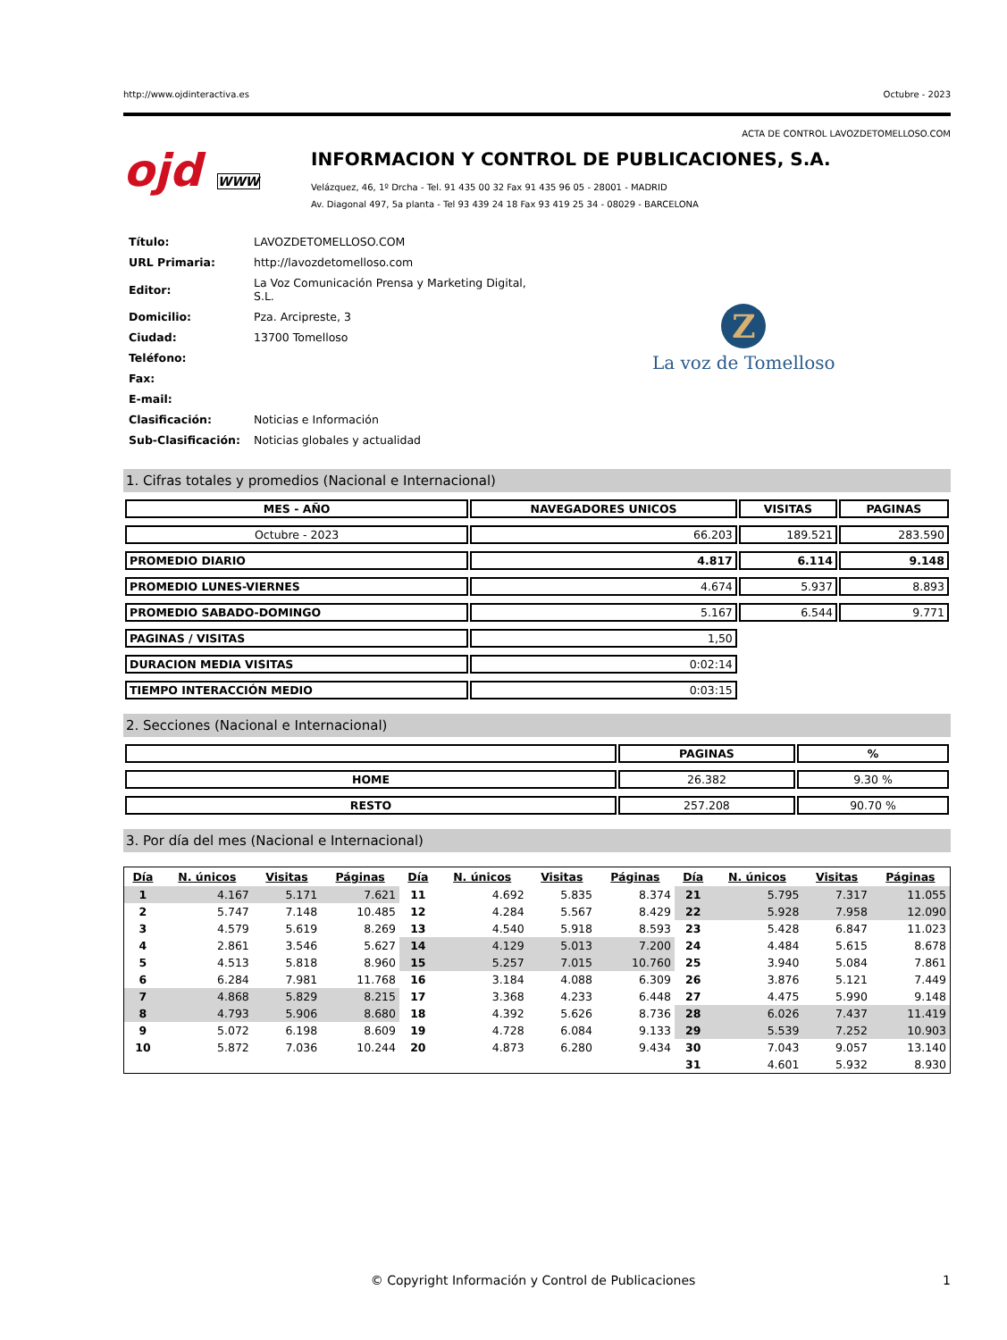http://www.ojdinteractiva.es Octubre - 2023
ACTA DE CONTROL LAVOZDETOMELLOSO.COM
ojd WWW
INFORMACION Y CONTROL DE PUBLICACIONES, S.A.
Velázquez, 46, 1º Drcha - Tel. 91 435 00 32 Fax 91 435 96 05 - 28001 - MADRID
Av. Diagonal 497, 5a planta - Tel 93 439 24 18 Fax 93 419 25 34 - 08029 - BARCELONA
| Título: | LAVOZDETOMELLOSO.COM |
| URL Primaria: | http://lavozdetomelloso.com |
| Editor: | La Voz Comunicación Prensa y Marketing Digital, S.L. |
| Domicilio: | Pza. Arcipreste, 3 |
| Ciudad: | 13700 Tomelloso |
| Teléfono: | |
| Fax: | |
| E-mail: | |
| Clasificación: | Noticias e Información |
| Sub-Clasificación: | Noticias globales y actualidad |
Z
La voz de Tomelloso
1. Cifras totales y promedios (Nacional e Internacional)
| MES - AÑO | NAVEGADORES UNICOS | VISITAS | PAGINAS |
| --- | --- | --- | --- |
| Octubre - 2023 | 66.203 | 189.521 | 283.590 |
| PROMEDIO DIARIO | 4.817 | 6.114 | 9.148 |
| PROMEDIO LUNES-VIERNES | 4.674 | 5.937 | 8.893 |
| PROMEDIO SABADO-DOMINGO | 5.167 | 6.544 | 9.771 |
| PAGINAS / VISITAS | 1,50 | | |
| DURACION MEDIA VISITAS | 0:02:14 | | |
| TIEMPO INTERACCIÓN MEDIO | 0:03:15 | | |
2. Secciones (Nacional e Internacional)
| | PAGINAS | % |
| --- | --- | --- |
| HOME | 26.382 | 9.30 % |
| RESTO | 257.208 | 90.70 % |
3. Por día del mes (Nacional e Internacional)
| Día | N. únicos | Visitas | Páginas | Día | N. únicos | Visitas | Páginas | Día | N. únicos | Visitas | Páginas |
| --- | --- | --- | --- | --- | --- | --- | --- | --- | --- | --- | --- |
| 1 | 4.167 | 5.171 | 7.621 | 11 | 4.692 | 5.835 | 8.374 | 21 | 5.795 | 7.317 | 11.055 |
| 2 | 5.747 | 7.148 | 10.485 | 12 | 4.284 | 5.567 | 8.429 | 22 | 5.928 | 7.958 | 12.090 |
| 3 | 4.579 | 5.619 | 8.269 | 13 | 4.540 | 5.918 | 8.593 | 23 | 5.428 | 6.847 | 11.023 |
| 4 | 2.861 | 3.546 | 5.627 | 14 | 4.129 | 5.013 | 7.200 | 24 | 4.484 | 5.615 | 8.678 |
| 5 | 4.513 | 5.818 | 8.960 | 15 | 5.257 | 7.015 | 10.760 | 25 | 3.940 | 5.084 | 7.861 |
| 6 | 6.284 | 7.981 | 11.768 | 16 | 3.184 | 4.088 | 6.309 | 26 | 3.876 | 5.121 | 7.449 |
| 7 | 4.868 | 5.829 | 8.215 | 17 | 3.368 | 4.233 | 6.448 | 27 | 4.475 | 5.990 | 9.148 |
| 8 | 4.793 | 5.906 | 8.680 | 18 | 4.392 | 5.626 | 8.736 | 28 | 6.026 | 7.437 | 11.419 |
| 9 | 5.072 | 6.198 | 8.609 | 19 | 4.728 | 6.084 | 9.133 | 29 | 5.539 | 7.252 | 10.903 |
| 10 | 5.872 | 7.036 | 10.244 | 20 | 4.873 | 6.280 | 9.434 | 30 | 7.043 | 9.057 | 13.140 |
| | | | | | | | | 31 | 4.601 | 5.932 | 8.930 |
© Copyright Información y Control de Publicaciones 1